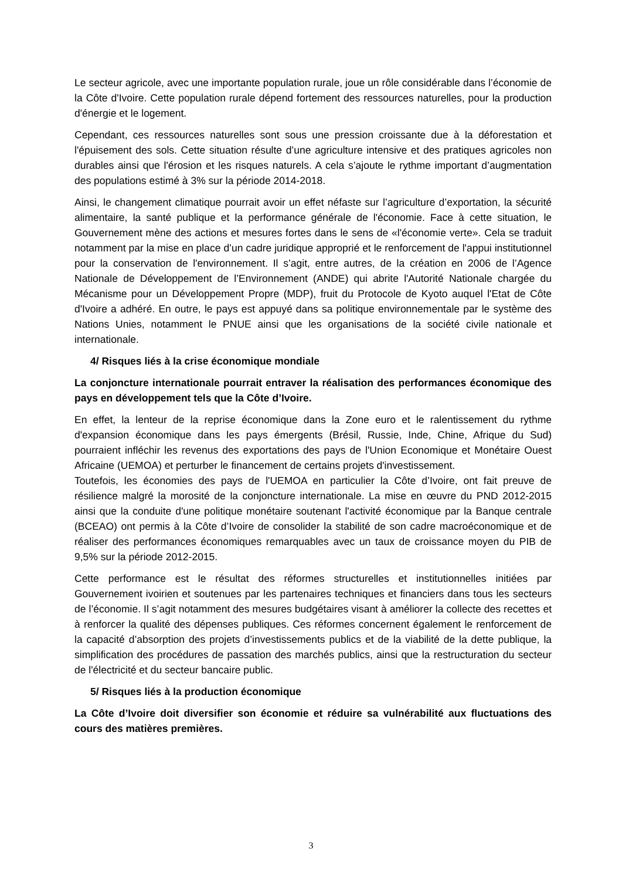Le secteur agricole, avec une importante population rurale, joue un rôle considérable dans l’économie de la Côte d'Ivoire. Cette population rurale dépend fortement des ressources naturelles, pour la production d'énergie et le logement.
Cependant, ces ressources naturelles sont sous une pression croissante due à la déforestation et l'épuisement des sols. Cette situation résulte d’une agriculture intensive et des pratiques agricoles non durables ainsi que l'érosion et les risques naturels. A cela s’ajoute le rythme important d’augmentation des populations estimé à 3% sur la période 2014-2018.
Ainsi, le changement climatique pourrait avoir un effet néfaste sur l’agriculture d’exportation, la sécurité alimentaire, la santé publique et la performance générale de l'économie. Face à cette situation, le Gouvernement mène des actions et mesures fortes dans le sens de «l'économie verte». Cela se traduit notamment par la mise en place d’un cadre juridique approprié et le renforcement de l'appui institutionnel pour la conservation de l'environnement. Il s’agit, entre autres, de la création en 2006 de l’Agence Nationale de Développement de l’Environnement (ANDE) qui abrite l'Autorité Nationale chargée du Mécanisme pour un Développement Propre (MDP), fruit du Protocole de Kyoto auquel l'Etat de Côte d'Ivoire a adhéré. En outre, le pays est appuyé dans sa politique environnementale par le système des Nations Unies, notamment le PNUE ainsi que les organisations de la société civile nationale et internationale.
4/ Risques liés à la crise économique mondiale
La conjoncture internationale pourrait entraver la réalisation des performances économique des pays en développement tels que la Côte d’Ivoire.
En effet, la lenteur de la reprise économique dans la Zone euro et le ralentissement du rythme d'expansion économique dans les pays émergents (Brésil, Russie, Inde, Chine, Afrique du Sud) pourraient infléchir les revenus des exportations des pays de l'Union Economique et Monétaire Ouest Africaine (UEMOA) et perturber le financement de certains projets d'investissement.
Toutefois, les économies des pays de l'UEMOA en particulier la Côte d’Ivoire, ont fait preuve de résilience malgré la morosité de la conjoncture internationale. La mise en œuvre du PND 2012-2015 ainsi que la conduite d'une politique monétaire soutenant l'activité économique par la Banque centrale (BCEAO) ont permis à la Côte d’Ivoire de consolider la stabilité de son cadre macroéconomique et de réaliser des performances économiques remarquables avec un taux de croissance moyen du PIB de 9,5% sur la période 2012-2015.
Cette performance est le résultat des réformes structurelles et institutionnelles initiées par Gouvernement ivoirien et soutenues par les partenaires techniques et financiers dans tous les secteurs de l’économie. Il s’agit notamment des mesures budgétaires visant à améliorer la collecte des recettes et à renforcer la qualité des dépenses publiques. Ces réformes concernent également le renforcement de la capacité d’absorption des projets d’investissements publics et de la viabilité de la dette publique, la simplification des procédures de passation des marchés publics, ainsi que la restructuration du secteur de l'électricité et du secteur bancaire public.
5/ Risques liés à la production économique
La Côte d’Ivoire doit diversifier son économie et réduire sa vulnérabilité aux fluctuations des cours des matières premières.
3